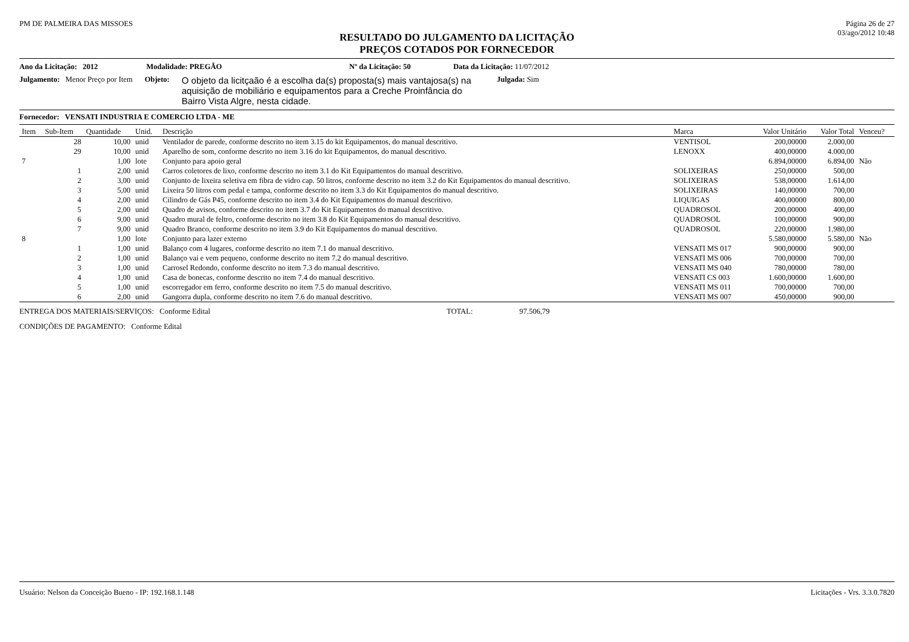PM DE PALMEIRA DAS MISSOES Página 26 de 27
03/ago/2012 10:48
RESULTADO DO JULGAMENTO DA LICITAÇÃO
PREÇOS COTADOS POR FORNECEDOR
Ano da Licitação: 2012 Modalidade: PREGÃO Nº da Licitação: 50 Data da Licitação: 11/07/2012
Julgamento: Menor Preço por Item Objeto: O objeto da licitçaão é a escolha da(s) proposta(s) mais vantajosa(s) na aquisição de mobiliário e equipamentos para a Creche Proinfância do Bairro Vista Algre, nesta cidade. Julgada: Sim
Fornecedor: VENSATI INDUSTRIA E COMERCIO LTDA - ME
| Item | Sub-Item | Quantidade | Unid. | Descrição | Marca | Valor Unitário | Valor Total | Venceu? |
| --- | --- | --- | --- | --- | --- | --- | --- | --- |
| | 28 | 10,00 | unid | Ventilador de parede, conforme descrito no item 3.15 do kit Equipamentos, do manual descritivo. | VENTISOL | 200,00000 | 2.000,00 | |
| | 29 | 10,00 | unid | Aparelho de som, conforme descrito no item 3.16 do kit Equipamentos, do manual descritivo. | LENOXX | 400,00000 | 4.000,00 | |
| 7 | | 1,00 | lote | Conjunto para apoio geral | | 6.894,00000 | 6.894,00 | Não |
| | 1 | 2,00 | unid | Carros coletores de lixo, conforme descrito no item 3.1 do Kit Equipamentos do manual descritivo. | SOLIXEIRAS | 250,00000 | 500,00 | |
| | 2 | 3,00 | unid | Conjunto de lixeira seletiva em fibra de vidro cap. 50 litros, conforme descrito no item 3.2 do Kit Equipamentos do manual descritivo. | SOLIXEIRAS | 538,00000 | 1.614,00 | |
| | 3 | 5,00 | unid | Lixeira 50 litros com pedal e tampa, conforme descrito no item 3.3 do Kit Equipamentos do manual descritivo. | SOLIXEIRAS | 140,00000 | 700,00 | |
| | 4 | 2,00 | unid | Cilindro de Gás P45, conforme descrito no item 3.4 do Kit Equipamentos do manual descritivo. | LIQUIGAS | 400,00000 | 800,00 | |
| | 5 | 2,00 | unid | Quadro de avisos, conforme descrito no item 3.7 do Kit Equipamentos do manual descritivo. | QUADROSOL | 200,00000 | 400,00 | |
| | 6 | 9,00 | unid | Quadro mural de feltro, conforme descrito no item 3.8 do Kit Equipamentos do manual descritivo. | QUADROSOL | 100,00000 | 900,00 | |
| | 7 | 9,00 | unid | Quadro Branco, conforme descrito no item 3.9 do Kit Equipamentos do manual descritivo. | QUADROSOL | 220,00000 | 1.980,00 | |
| 8 | | 1,00 | lote | Conjunto para lazer externo | | 5.580,00000 | 5.580,00 | Não |
| | 1 | 1,00 | unid | Balanço com 4 lugares, conforme descrito no item 7.1 do manual descritivo. | VENSATI MS 017 | 900,00000 | 900,00 | |
| | 2 | 1,00 | unid | Balanço vai e vem pequeno, conforme descrito no item 7.2 do manual descritivo. | VENSATI MS 006 | 700,00000 | 700,00 | |
| | 3 | 1,00 | unid | Carrosel Redondo, conforme descrito no item 7.3 do manual descritivo. | VENSATI MS 040 | 780,00000 | 780,00 | |
| | 4 | 1,00 | unid | Casa de bonecas, conforme descrito no item 7.4 do manual descritivo. | VENSATI CS 003 | 1.600,00000 | 1.600,00 | |
| | 5 | 1,00 | unid | escorregador em ferro, conforme descrito no item 7.5 do manual descritivo. | VENSATI MS 011 | 700,00000 | 700,00 | |
| | 6 | 2,00 | unid | Gangorra dupla, conforme descrito no item 7.6 do manual descritivo. | VENSATI MS 007 | 450,00000 | 900,00 | |
ENTREGA DOS MATERIAIS/SERVIÇOS: Conforme Edital TOTAL: 97.506,79
CONDIÇÕES DE PAGAMENTO: Conforme Edital
Usuário: Nelson da Conceição Bueno - IP: 192.168.1.148 Licitações - Vrs. 3.3.0.7820